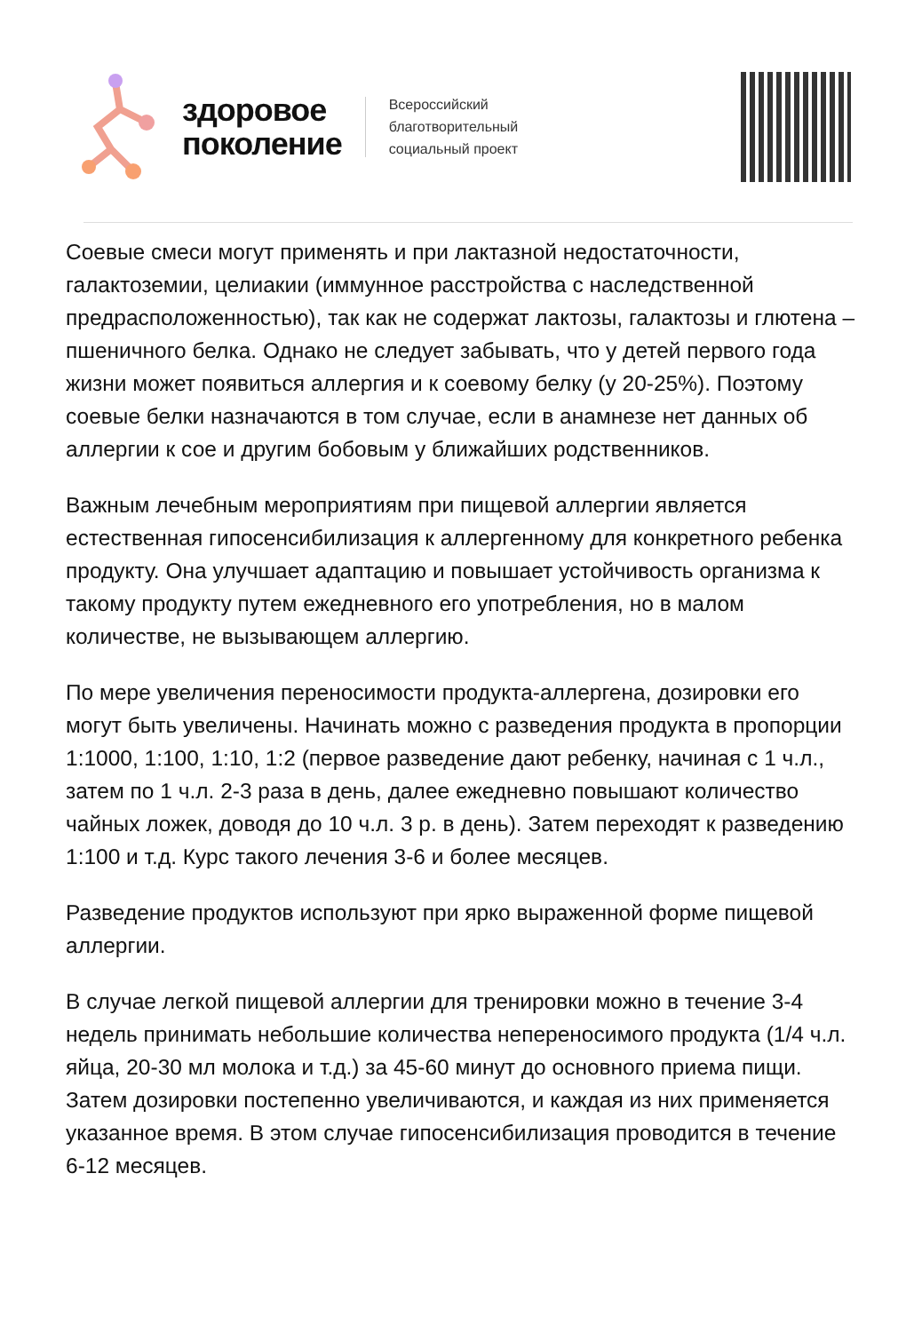здоровое
поколение
Всероссийский
благотворительный
социальный проект
Соевые смеси могут применять и при лактазной недостаточности, галактоземии, целиакии (иммунное расстройства с наследственной предрасположенностью), так как не содержат лактозы, галактозы и глютена – пшеничного белка. Однако не следует забывать, что у детей первого года жизни может появиться аллергия и к соевому белку (у 20-25%). Поэтому соевые белки назначаются в том случае, если в анамнезе нет данных об аллергии к сое и другим бобовым у ближайших родственников.
Важным лечебным мероприятиям при пищевой аллергии является естественная гипосенсибилизация к аллергенному для конкретного ребенка продукту. Она улучшает адаптацию и повышает устойчивость организма к такому продукту путем ежедневного его употребления, но в малом количестве, не вызывающем аллергию.
По мере увеличения переносимости продукта-аллергена, дозировки его могут быть увеличены. Начинать можно с разведения продукта в пропорции 1:1000, 1:100, 1:10, 1:2 (первое разведение дают ребенку, начиная с 1 ч.л., затем по 1 ч.л. 2-3 раза в день, далее ежедневно повышают количество чайных ложек, доводя до 10 ч.л. 3 р. в день). Затем переходят к разведению 1:100 и т.д. Курс такого лечения 3-6 и более месяцев.
Разведение продуктов используют при ярко выраженной форме пищевой аллергии.
В случае легкой пищевой аллергии для тренировки можно в течение 3-4 недель принимать небольшие количества непереносимого продукта (1/4 ч.л. яйца, 20-30 мл молока и т.д.) за 45-60 минут до основного приема пищи. Затем дозировки постепенно увеличиваются, и каждая из них применяется указанное время. В этом случае гипосенсибилизация проводится в течение 6-12 месяцев.